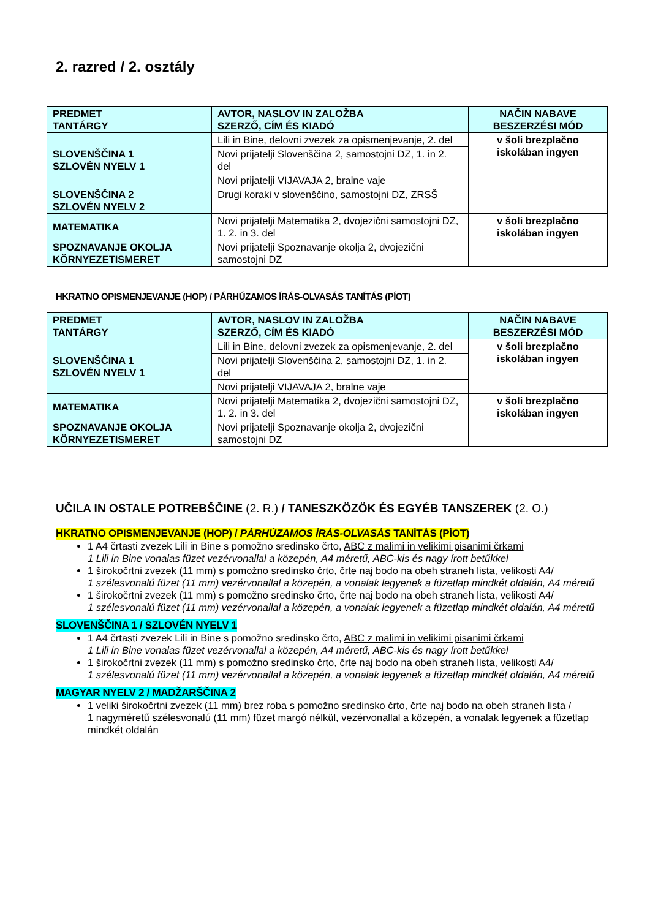2. razred / 2. osztály
| PREDMET TANTÁRGY | AVTOR, NASLOV IN ZALOŽBA SZERZŐ, CÍM ÉS KIADÓ | NAČIN NABAVE BESZERZÉSI MÓD |
| --- | --- | --- |
| SLOVENŠČINA 1 SZLOVÉN NYELV 1 | Lili in Bine, delovni zvezek za opismenjevanje, 2. del | v šoli brezplačno iskolában ingyen |
| | Novi prijatelji Slovenščina 2, samostojni DZ, 1. in 2. del | |
| | Novi prijatelji VIJAVAJA 2, bralne vaje | |
| SLOVENŠČINA 2 SZLOVÉN NYELV 2 | Drugi koraki v slovenščino, samostojni DZ, ZRSŠ | |
| MATEMATIKA | Novi prijatelji Matematika 2, dvojezični samostojni DZ, 1. 2. in 3. del | v šoli brezplačno iskolában ingyen |
| SPOZNAVANJE OKOLJA KÖRNYEZETISMERET | Novi prijatelji Spoznavanje okolja 2, dvojezični samostojni DZ | |
HKRATNO OPISMENJEVANJE (HOP) / PÁRHÚZAMOS ÍRÁS-OLVASÁS TANÍTÁS (PÍOT)
| PREDMET TANTÁRGY | AVTOR, NASLOV IN ZALOŽBA SZERZŐ, CÍM ÉS KIADÓ | NAČIN NABAVE BESZERZÉSI MÓD |
| --- | --- | --- |
| SLOVENŠČINA 1 SZLOVÉN NYELV 1 | Lili in Bine, delovni zvezek za opismenjevanje, 2. del | v šoli brezplačno iskolában ingyen |
| | Novi prijatelji Slovenščina 2, samostojni DZ, 1. in 2. del | |
| | Novi prijatelji VIJAVAJA 2, bralne vaje | |
| MATEMATIKA | Novi prijatelji Matematika 2, dvojezični samostojni DZ, 1. 2. in 3. del | v šoli brezplačno iskolában ingyen |
| SPOZNAVANJE OKOLJA KÖRNYEZETISMERET | Novi prijatelji Spoznavanje okolja 2, dvojezični samostojni DZ | |
UČILA IN OSTALE POTREBŠČINE (2. R.) / TANESZKÖZÖK ÉS EGYÉB TANSZEREK (2. O.)
HKRATNO OPISMENJEVANJE (HOP) / PÁRHÚZAMOS ÍRÁS-OLVASÁS TANÍTÁS (PÍOT)
1 A4 črtasti zvezek Lili in Bine s pomožno sredinsko črto, ABC z malimi in velikimi pisanimi črkami
1 Lili in Bine vonalas füzet vezérvonallal a közepén, A4 méretű, ABC-kis és nagy írott betűkkel
1 širokočrtni zvezek (11 mm) s pomožno sredinsko črto, črte naj bodo na obeh straneh lista, velikosti A4/
1 szélesvonalú füzet (11 mm) vezérvonallal a közepén, a vonalak legyenek a füzetlap mindkét oldalán, A4 méretű
1 širokočrtni zvezek (11 mm) s pomožno sredinsko črto, črte naj bodo na obeh straneh lista, velikosti A4/
1 szélesvonalú füzet (11 mm) vezérvonallal a közepén, a vonalak legyenek a füzetlap mindkét oldalán, A4 méretű
SLOVENŠČINA 1 / SZLOVÉN NYELV 1
1 A4 črtasti zvezek Lili in Bine s pomožno sredinsko črto, ABC z malimi in velikimi pisanimi črkami
1 Lili in Bine vonalas füzet vezérvonallal a közepén, A4 méretű, ABC-kis és nagy írott betűkkel
1 širokočrtni zvezek (11 mm) s pomožno sredinsko črto, črte naj bodo na obeh straneh lista, velikosti A4/
1 szélesvonalú füzet (11 mm) vezérvonallal a közepén, a vonalak legyenek a füzetlap mindkét oldalán, A4 méretű
MAGYAR NYELV 2 / MADŽARŠČINA 2
1 veliki širokočrtni zvezek (11 mm) brez roba s pomožno sredinsko črto, črte naj bodo na obeh straneh lista /
1 nagyméretű szélesvonalú (11 mm) füzet margó nélkül, vezérvonallal a közepén, a vonalak legyenek a füzetlap mindkét oldalán